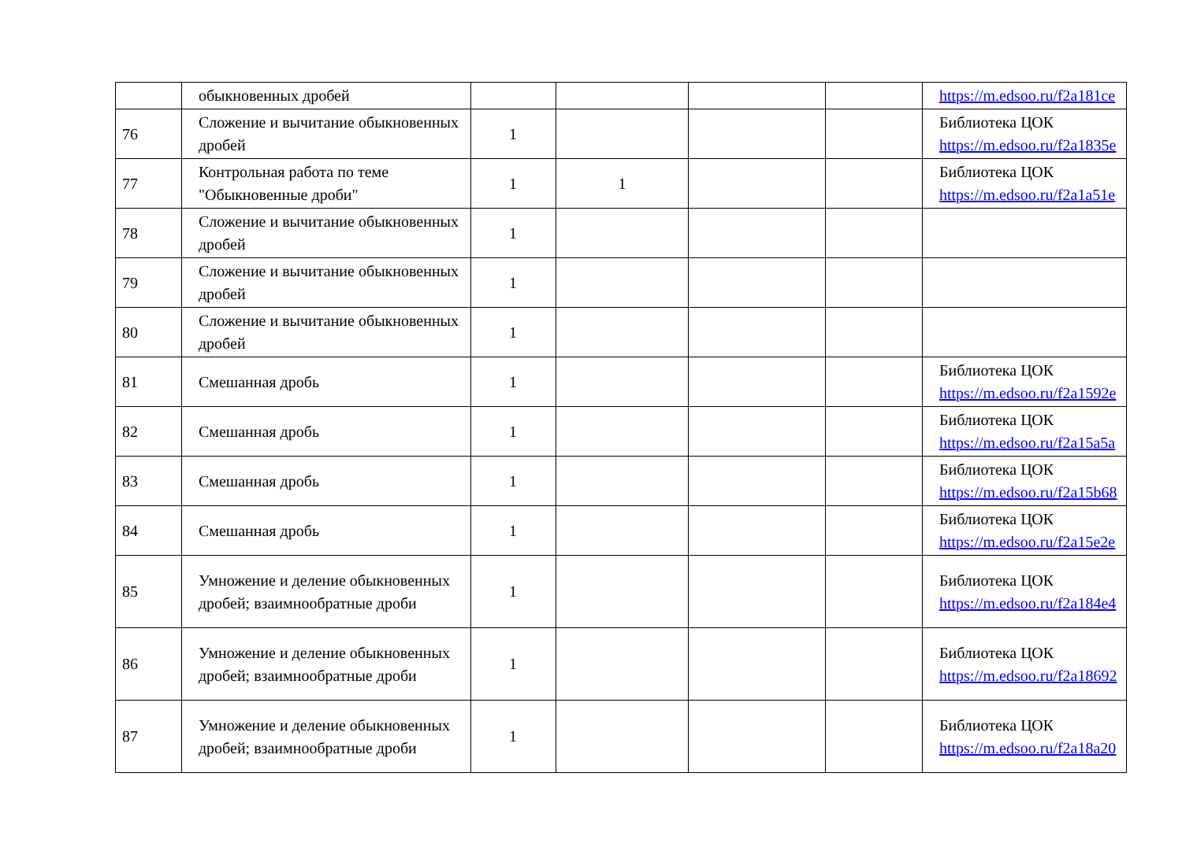| | обыкновенных дробей | | | | | https://m.edsoo.ru/f2a181ce |
| 76 | Сложение и вычитание обыкновенных дробей | 1 | | | | Библиотека ЦОК https://m.edsoo.ru/f2a1835e |
| 77 | Контрольная работа по теме "Обыкновенные дроби" | 1 | 1 | | | Библиотека ЦОК https://m.edsoo.ru/f2a1a51e |
| 78 | Сложение и вычитание обыкновенных дробей | 1 | | | | |
| 79 | Сложение и вычитание обыкновенных дробей | 1 | | | | |
| 80 | Сложение и вычитание обыкновенных дробей | 1 | | | | |
| 81 | Смешанная дробь | 1 | | | | Библиотека ЦОК https://m.edsoo.ru/f2a1592e |
| 82 | Смешанная дробь | 1 | | | | Библиотека ЦОК https://m.edsoo.ru/f2a15a5a |
| 83 | Смешанная дробь | 1 | | | | Библиотека ЦОК https://m.edsoo.ru/f2a15b68 |
| 84 | Смешанная дробь | 1 | | | | Библиотека ЦОК https://m.edsoo.ru/f2a15e2e |
| 85 | Умножение и деление обыкновенных дробей; взаимнообратные дроби | 1 | | | | Библиотека ЦОК https://m.edsoo.ru/f2a184e4 |
| 86 | Умножение и деление обыкновенных дробей; взаимнообратные дроби | 1 | | | | Библиотека ЦОК https://m.edsoo.ru/f2a18692 |
| 87 | Умножение и деление обыкновенных дробей; взаимнообратные дроби | 1 | | | | Библиотека ЦОК https://m.edsoo.ru/f2a18a20 |